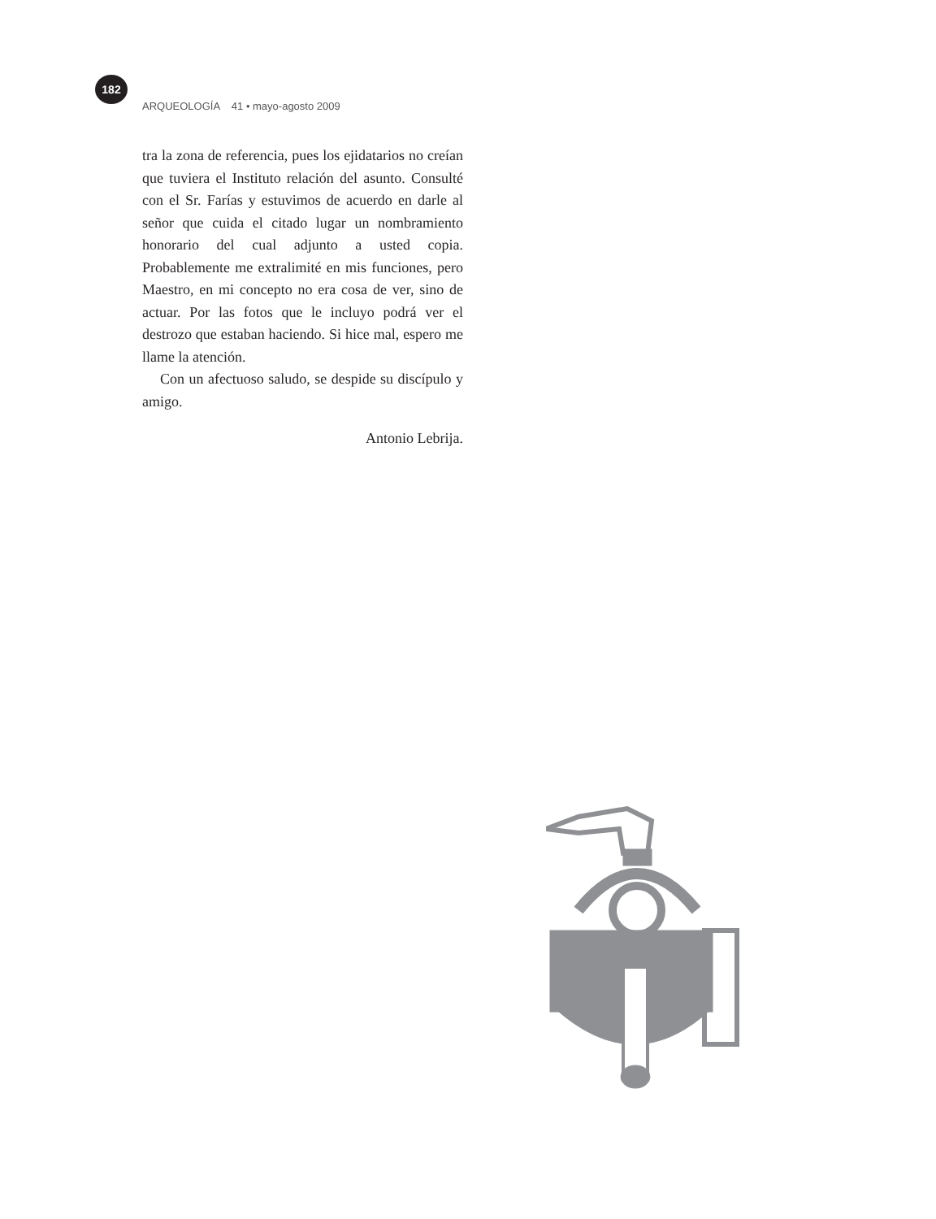182
ARQUEOLOGÍA 41 • mayo-agosto 2009
tra la zona de referencia, pues los ejidatarios no creían que tuviera el Instituto relación del asunto. Consulté con el Sr. Farías y estuvimos de acuerdo en darle al señor que cuida el citado lugar un nombramiento honorario del cual adjunto a usted copia. Probablemente me extralimité en mis funciones, pero Maestro, en mi concepto no era cosa de ver, sino de actuar. Por las fotos que le incluyo podrá ver el destrozo que estaban haciendo. Si hice mal, espero me llame la atención.
Con un afectuoso saludo, se despide su discípulo y amigo.
Antonio Lebrija.